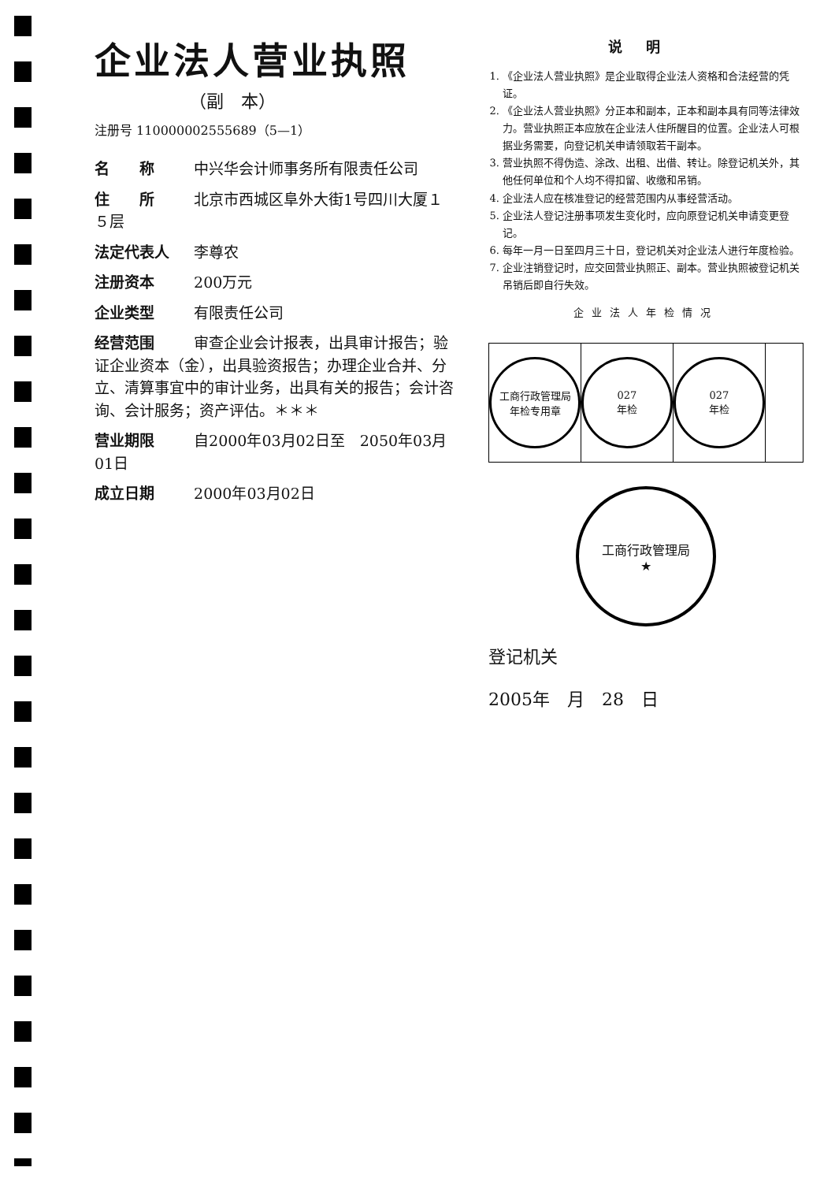企业法人营业执照
（副　本）
注册号 110000002555689（5—1）
名　　称 中兴华会计师事务所有限责任公司
住　　所 北京市西城区阜外大街1号四川大厦１５层
法定代表人 李尊农
注册资本 200万元
企业类型 有限责任公司
经营范围 审查企业会计报表，出具审计报告；验证企业资本（金），出具验资报告；办理企业合并、分立、清算事宜中的审计业务，出具有关的报告；会计咨询、会计服务；资产评估。＊＊＊
营业期限 自2000年03月02日至　2050年03月01日
成立日期 2000年03月02日
说明
1. 《企业法人营业执照》是企业取得企业法人资格和合法经营的凭证。
2. 《企业法人营业执照》分正本和副本，正本和副本具有同等法律效力。营业执照正本应放在企业法人住所醒目的位置。企业法人可根据业务需要，向登记机关申请领取若干副本。
3. 营业执照不得伪造、涂改、出租、出借、转让。除登记机关外，其他任何单位和个人均不得扣留、收缴和吊销。
4. 企业法人应在核准登记的经营范围内从事经营活动。
5. 企业法人登记注册事项发生变化时，应向原登记机关申请变更登记。
6. 每年一月一日至四月三十日，登记机关对企业法人进行年度检验。
7. 企业注销登记时，应交回营业执照正、副本。营业执照被登记机关吊销后即自行失效。
企业法人年检情况
工商行政管理局
年检专用章
027
年检
027
年检
工商行政管理局
★
登记机关
2005年　月　28　日